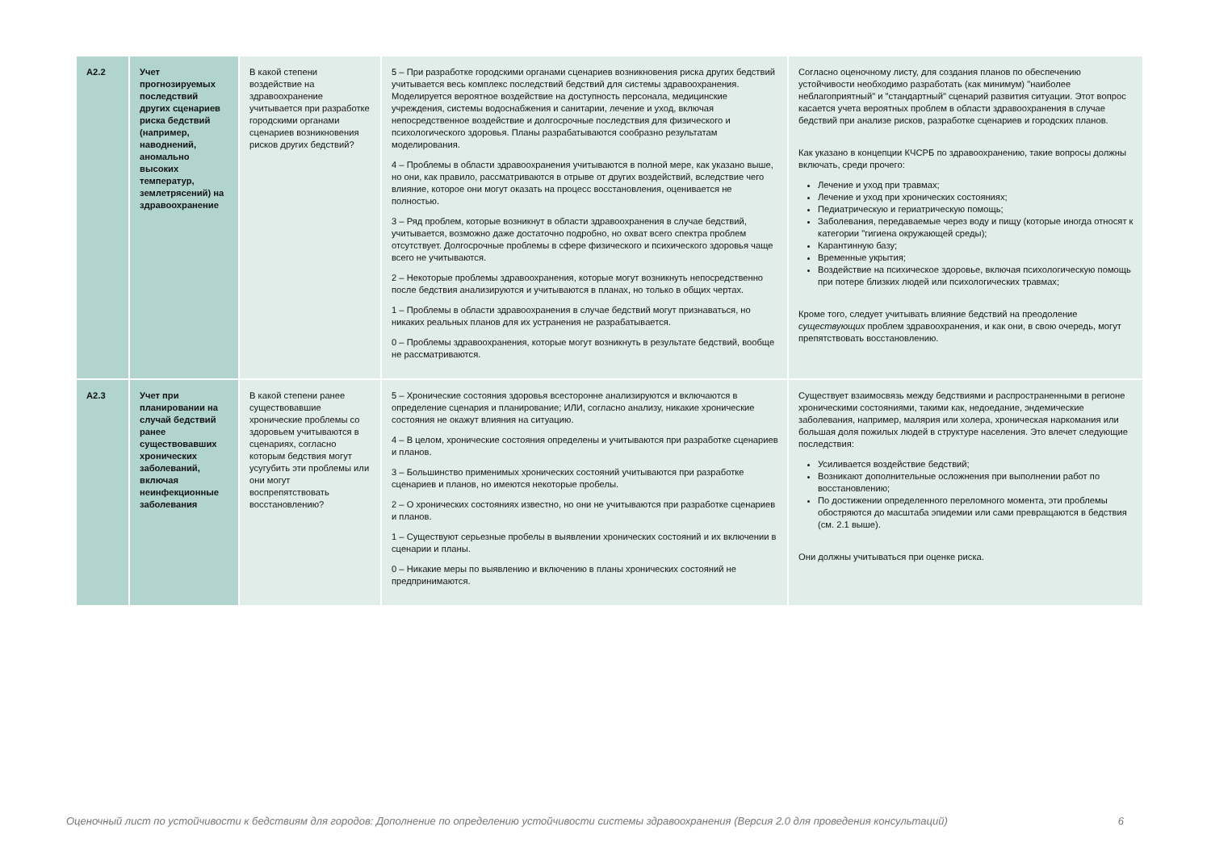| A2.2 | Учет прогнозируемых последствий других сценариев риска бедствий (например, наводнений, аномально высоких температур, землетрясений) на здравоохранение | В какой степени воздействие на здравоохранение учитывается при разработке городскими органами сценариев возникновения рисков других бедствий? | 5 – При разработке городскими органами сценариев возникновения риска других бедствий учитывается весь комплекс последствий бедствий для системы здравоохранения. Моделируется вероятное воздействие на доступность персонала, медицинские учреждения, системы водоснабжения и санитарии, лечение и уход, включая непосредственное воздействие и долгосрочные последствия для физического и психологического здоровья. Планы разрабатываются сообразно результатам моделирования. 4 – Проблемы в области здравоохранения учитываются в полной мере, как указано выше, но они, как правило, рассматриваются в отрыве от других воздействий, вследствие чего влияние, которое они могут оказать на процесс восстановления, оценивается не полностью. 3 – Ряд проблем, которые возникнут в области здравоохранения в случае бедствий, учитывается, возможно даже достаточно подробно, но охват всего спектра проблем отсутствует. Долгосрочные проблемы в сфере физического и психического здоровья чаще всего не учитываются. 2 – Некоторые проблемы здравоохранения, которые могут возникнуть непосредственно после бедствия анализируются и учитываются в планах, но только в общих чертах. 1 – Проблемы в области здравоохранения в случае бедствий могут признаваться, но никаких реальных планов для их устранения не разрабатывается. 0 – Проблемы здравоохранения, которые могут возникнуть в результате бедствий, вообще не рассматриваются. | Согласно оценочному листу, для создания планов по обеспечению устойчивости необходимо разработать (как минимум) "наиболее неблагоприятный" и "стандартный" сценарий развития ситуации. Этот вопрос касается учета вероятных проблем в области здравоохранения в случае бедствий при анализе рисков, разработке сценариев и городских планов. Как указано в концепции КЧСРБ по здравоохранению, такие вопросы должны включать, среди прочего: Лечение и уход при травмах; Лечение и уход при хронических состояниях; Педиатрическую и гериатрическую помощь; Заболевания, передаваемые через воду и пищу (которые иногда относят к категории "гигиена окружающей среды); Карантинную базу; Временные укрытия; Воздействие на психическое здоровье, включая психологическую помощь при потере близких людей или психологических травмах; Кроме того, следует учитывать влияние бедствий на преодоление существующих проблем здравоохранения, и как они, в свою очередь, могут препятствовать восстановлению. |
| A2.3 | Учет при планировании на случай бедствий ранее существовавших хронических заболеваний, включая неинфекционные заболевания | В какой степени ранее существовавшие хронические проблемы со здоровьем учитываются в сценариях, согласно которым бедствия могут усугубить эти проблемы или они могут воспрепятствовать восстановлению? | 5 – Хронические состояния здоровья всесторонне анализируются и включаются в определение сценария и планирование; ИЛИ, согласно анализу, никакие хронические состояния не окажут влияния на ситуацию. 4 – В целом, хронические состояния определены и учитываются при разработке сценариев и планов. 3 – Большинство применимых хронических состояний учитываются при разработке сценариев и планов, но имеются некоторые пробелы. 2 – О хронических состояниях известно, но они не учитываются при разработке сценариев и планов. 1 – Существуют серьезные пробелы в выявлении хронических состояний и их включении в сценарии и планы. 0 – Никакие меры по выявлению и включению в планы хронических состояний не предпринимаются. | Существует взаимосвязь между бедствиями и распространенными в регионе хроническими состояниями, такими как, недоедание, эндемические заболевания, например, малярия или холера, хроническая наркомания или большая доля пожилых людей в структуре населения. Это влечет следующие последствия: Усиливается воздействие бедствий; Возникают дополнительные осложнения при выполнении работ по восстановлению; По достижении определенного переломного момента, эти проблемы обостряются до масштаба эпидемии или сами превращаются в бедствия (см. 2.1 выше). Они должны учитываться при оценке риска. |
Оценочный лист по устойчивости к бедствиям для городов: Дополнение по определению устойчивости системы здравоохранения (Версия 2.0 для проведения консультаций) 6